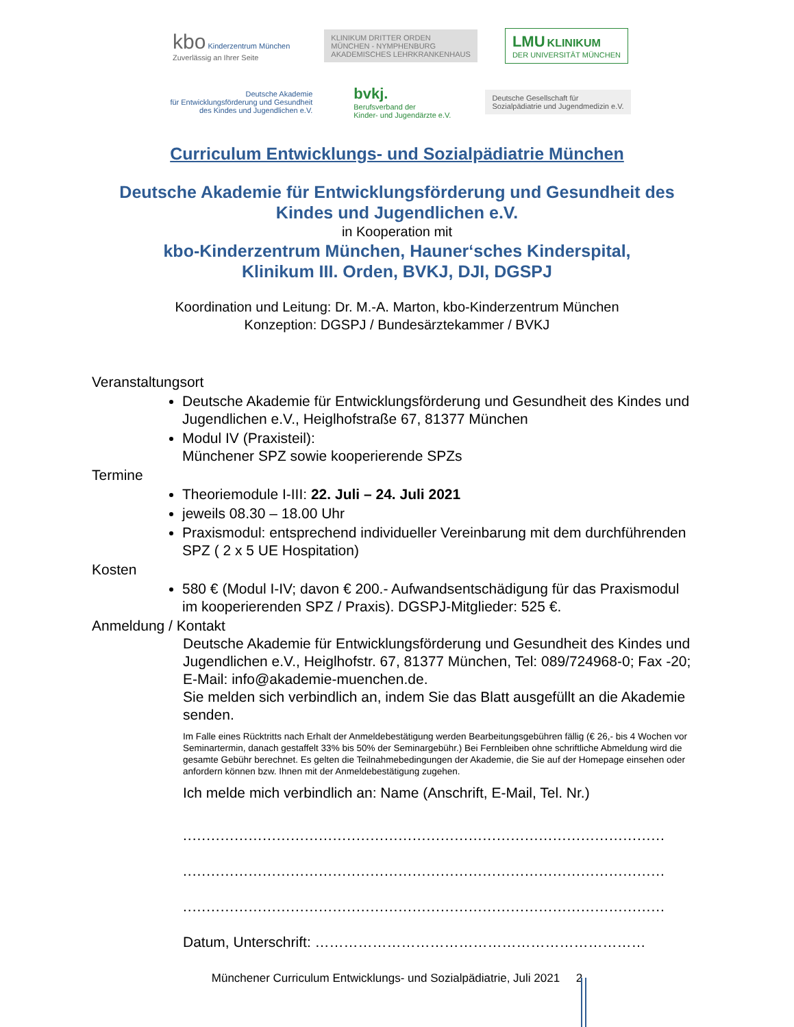kbo Kinderzentrum München
Zuverlässig an Ihrer Seite
KLINIKUM DRITTER ORDEN
MÜNCHEN - NYMPHENBURG
AKADEMISCHES LEHRKRANKENHAUS
LMU KLINIKUM
DER UNIVERSITÄT MÜNCHEN
Deutsche Akademie
für Entwicklungsförderung und Gesundheit
des Kindes und Jugendlichen e.V.
bvkj.
Berufsverband der
Kinder- und Jugendärzte e.V.
Deutsche Gesellschaft für
Sozialpädiatrie und Jugendmedizin e.V.
Curriculum Entwicklungs- und Sozialpädiatrie München
Deutsche Akademie für Entwicklungsförderung und Gesundheit des
Kindes und Jugendlichen e.V.
in Kooperation mit
kbo-Kinderzentrum München, Hauner‘sches Kinderspital,
Klinikum III. Orden, BVKJ, DJI, DGSPJ
Koordination und Leitung: Dr. M.-A. Marton, kbo-Kinderzentrum München
Konzeption: DGSPJ / Bundesärztekammer / BVKJ
Veranstaltungsort
Deutsche Akademie für Entwicklungsförderung und Gesundheit des Kindes und Jugendlichen e.V., Heiglhofstraße 67, 81377 München
Modul IV (Praxisteil):
Münchener SPZ sowie kooperierende SPZs
Termine
Theoriemodule I-III: 22. Juli – 24. Juli 2021
jeweils 08.30 – 18.00 Uhr
Praxismodul: entsprechend individueller Vereinbarung mit dem durchführenden SPZ ( 2 x 5 UE Hospitation)
Kosten
580 € (Modul I-IV; davon € 200.- Aufwandsentschädigung für das Praxismodul im kooperierenden SPZ / Praxis). DGSPJ-Mitglieder: 525 €.
Anmeldung / Kontakt
Deutsche Akademie für Entwicklungsförderung und Gesundheit des Kindes und Jugendlichen e.V., Heiglhofstr. 67, 81377 München, Tel: 089/724968-0; Fax -20; E-Mail: info@akademie-muenchen.de.
Sie melden sich verbindlich an, indem Sie das Blatt ausgefüllt an die Akademie senden.
Im Falle eines Rücktritts nach Erhalt der Anmeldebestätigung werden Bearbeitungsgebühren fällig (€ 26,- bis 4 Wochen vor Seminartermin, danach gestaffelt 33% bis 50% der Seminargebühr.) Bei Fernbleiben ohne schriftliche Abmeldung wird die gesamte Gebühr berechnet. Es gelten die Teilnahmebedingungen der Akademie, die Sie auf der Homepage einsehen oder anfordern können bzw. Ihnen mit der Anmeldebestätigung zugehen.
Ich melde mich verbindlich an: Name (Anschrift, E-Mail, Tel. Nr.)
.......................................................................................................
.......................................................................................................
.......................................................................................................
Datum, Unterschrift: ……………………………………………………………
Münchener Curriculum Entwicklungs- und Sozialpädiatrie, Juli 2021 2